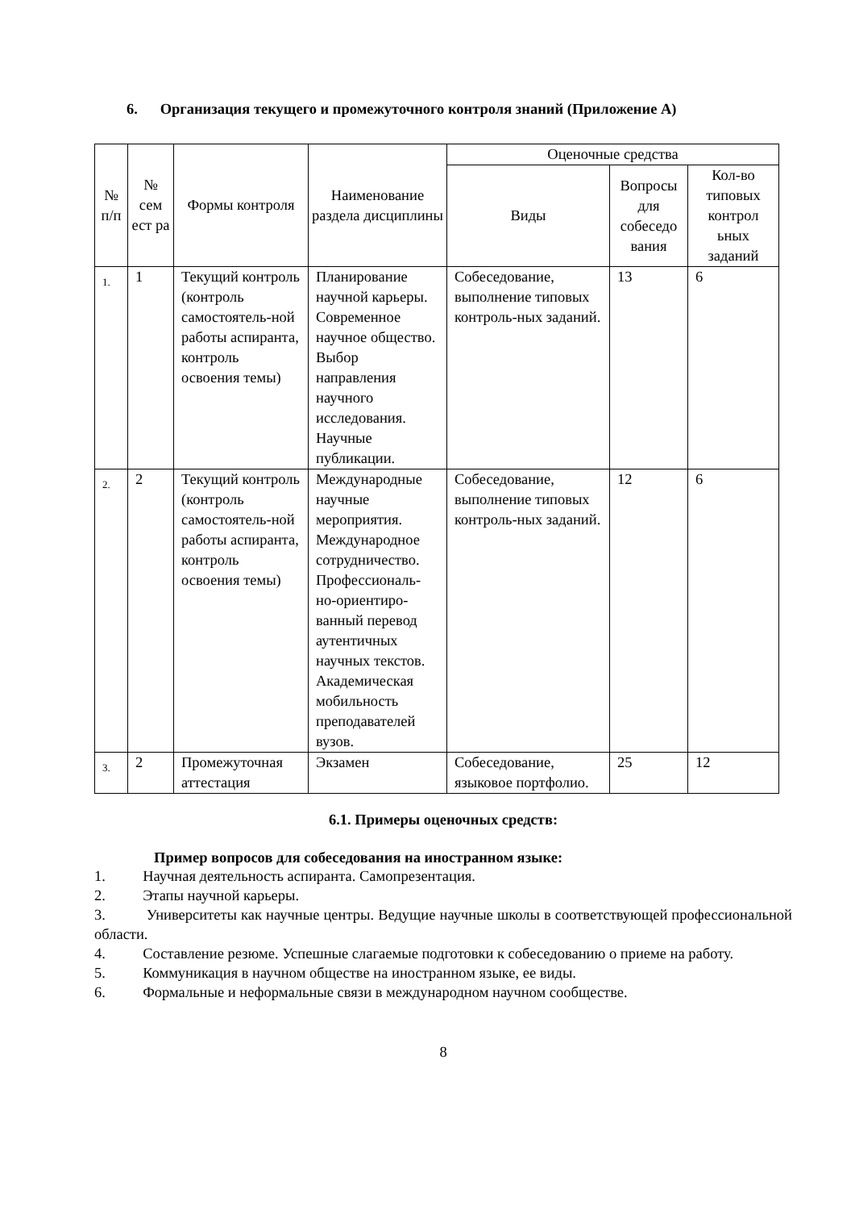6. Организация текущего и промежуточного контроля знаний (Приложение А)
| № п/п | № сем ест ра | Формы контроля | Наименование раздела дисциплины | Оценочные средства | | |
| --- | --- | --- | --- | --- | --- | --- |
| | | | | Виды | Вопросы для собеседо вания | Кол-во типовых контрол ьных заданий |
| 1. | 1 | Текущий контроль (контроль самостоятель-ной работы аспиранта, контроль освоения темы) | Планирование научной карьеры. Современное научное общество. Выбор направления научного исследования. Научные публикации. | Собеседование, выполнение типовых контроль-ных заданий. | 13 | 6 |
| 2. | 2 | Текущий контроль (контроль самостоятель-ной работы аспиранта, контроль освоения темы) | Международные научные мероприятия. Международное сотрудничество. Профессиональ-но-ориентиро-ванный перевод аутентичных научных текстов. Академическая мобильность преподавателей вузов. | Собеседование, выполнение типовых контроль-ных заданий. | 12 | 6 |
| 3. | 2 | Промежуточная аттестация | Экзамен | Собеседование, языковое портфолио. | 25 | 12 |
6.1. Примеры оценочных средств:
Пример вопросов для собеседования на иностранном языке:
1. Научная деятельность аспиранта. Самопрезентация.
2. Этапы научной карьеры.
3. Университеты как научные центры. Ведущие научные школы в соответствующей профессиональной области.
4. Составление резюме. Успешные слагаемые подготовки к собеседованию о приеме на работу.
5. Коммуникация в научном обществе на иностранном языке, ее виды.
6. Формальные и неформальные связи в международном научном сообществе.
8